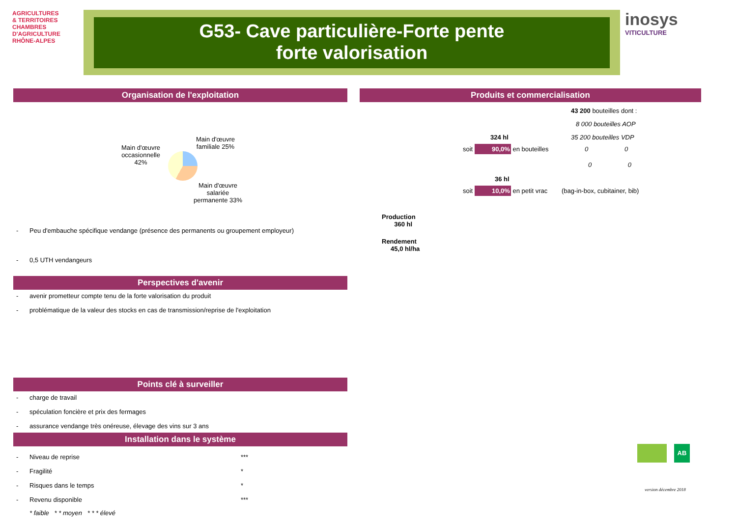AGRICULTURES
& TERRITOIRES
CHAMBRES D'AGRICULTURE
RHÔNE-ALPES
G53- Cave particulière-Forte pente
forte valorisation
inosys
VITICULTURE
Organisation de l'exploitation
Main d'œuvre
occasionnelle
42%
Main d'œuvre
familiale 25%
Main d'œuvre
salariée
permanente 33%
- Peu d'embauche spécifique vendange (présence des permanents ou groupement employeur)
- 0,5 UTH vendangeurs
Perspectives d'avenir
- avenir prometteur compte tenu de la forte valorisation du produit
- problématique de la valeur des stocks en cas de transmission/reprise de l'exploitation
Points clé à surveiller
- charge de travail
- spéculation foncière et prix des fermages
- assurance vendange très onéreuse, élevage des vins sur 3 ans
Installation dans le système
- Niveau de reprise ***
- Fragilité *
- Risques dans le temps *
- Revenu disponible ***
* faible * * moyen * * * élevé
Produits et commercialisation
43 200 bouteilles dont :
8 000 bouteilles AOP
324 hl 35 200 bouteilles VDP
soit 90,0% en bouteilles 0 0
0 0
36 hl
soit 10,0% en petit vrac (bag-in-box, cubitainer, bib)
Production
360 hl
Rendement
45,0 hl/ha
AB
version décembre 2018